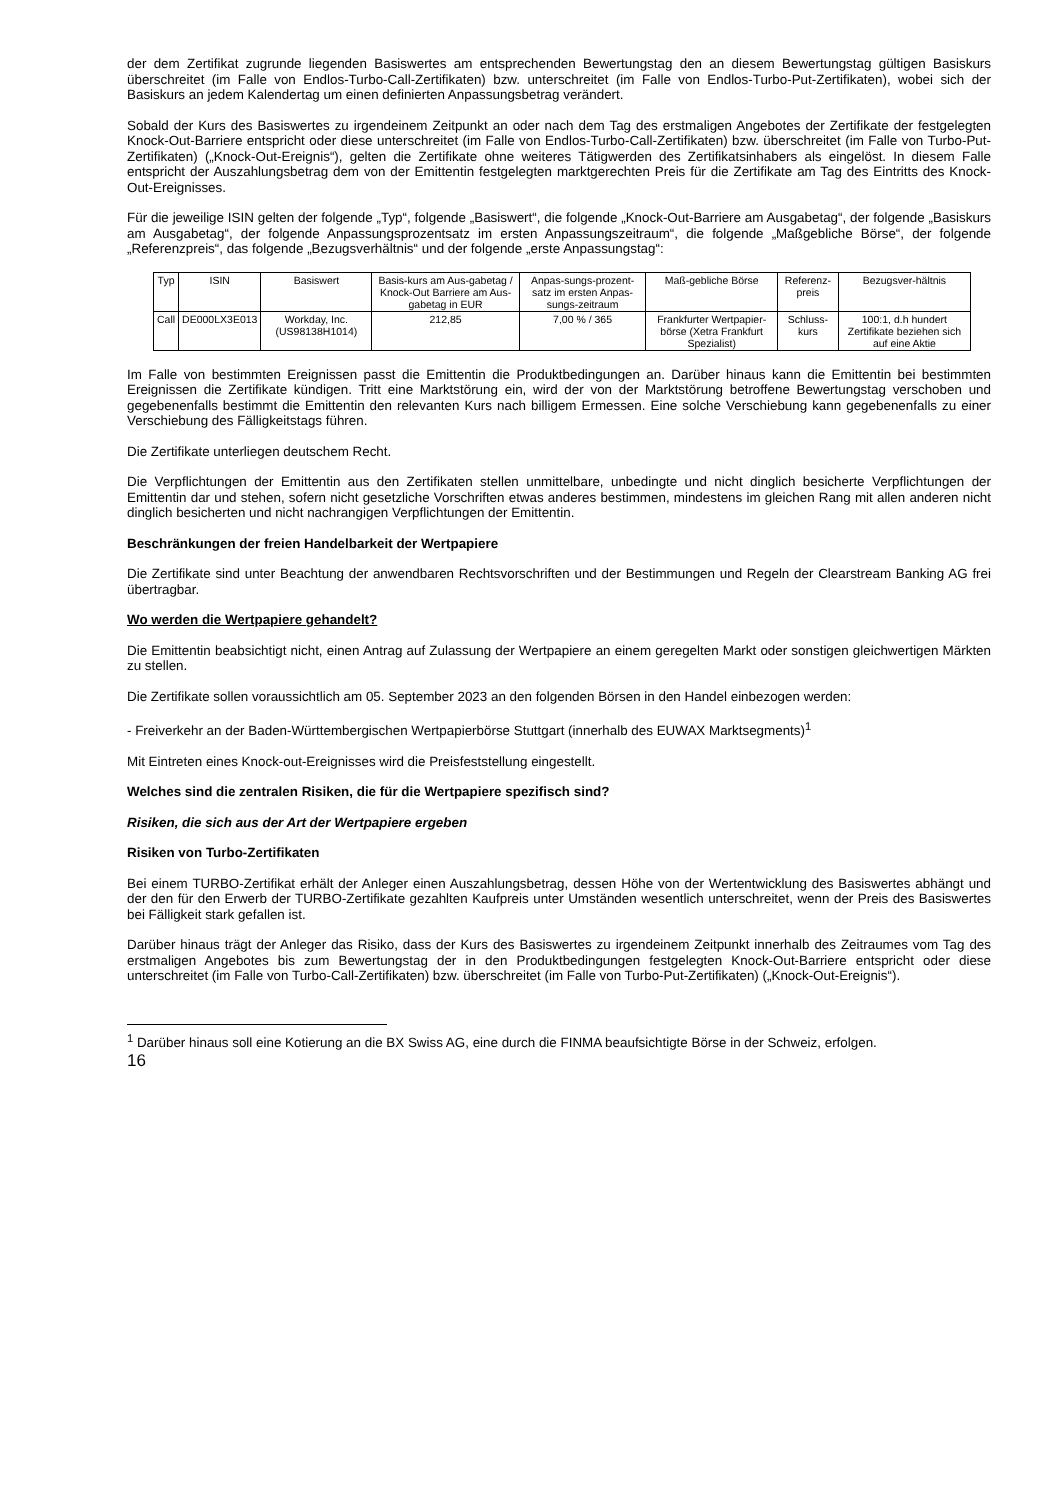der dem Zertifikat zugrunde liegenden Basiswertes am entsprechenden Bewertungstag den an diesem Bewertungstag gültigen Basiskurs überschreitet (im Falle von Endlos-Turbo-Call-Zertifikaten) bzw. unterschreitet (im Falle von Endlos-Turbo-Put-Zertifikaten), wobei sich der Basiskurs an jedem Kalendertag um einen definierten Anpassungsbetrag verändert.
Sobald der Kurs des Basiswertes zu irgendeinem Zeitpunkt an oder nach dem Tag des erstmaligen Angebotes der Zertifikate der festgelegten Knock-Out-Barriere entspricht oder diese unterschreitet (im Falle von Endlos-Turbo-Call-Zertifikaten) bzw. überschreitet (im Falle von Turbo-Put-Zertifikaten) („Knock-Out-Ereignis“), gelten die Zertifikate ohne weiteres Tätigwerden des Zertifikatsinhabers als eingelöst. In diesem Falle entspricht der Auszahlungsbetrag dem von der Emittentin festgelegten marktgerechten Preis für die Zertifikate am Tag des Eintritts des Knock-Out-Ereignisses.
Für die jeweilige ISIN gelten der folgende „Typ“, folgende „Basiswert“, die folgende „Knock-Out-Barriere am Ausgabetag“, der folgende „Basiskurs am Ausgabetag“, der folgende Anpassungsprozentsatz im ersten Anpassungszeitraum“, die folgende „Maßgebliche Börse“, der folgende „Referenzpreis“, das folgende „Bezugsverhältnis“ und der folgende „erste Anpassungstag“:
| Typ | ISIN | Basiswert | Basis-kurs am Aus-gabetag / Knock-Out Barriere am Aus-gabetag in EUR | Anpas-sungs-prozent-satz im ersten Anpas-sungs-zeitraum | Maß-gebliche Börse | Referenz-preis | Bezugsver-hältnis |
| Call | DE000LX3E013 | Workday, Inc. (US98138H1014) | 212,85 | 7,00 % / 365 | Frankfurter Wertpapier-börse (Xetra Frankfurt Spezialist) | Schluss-kurs | 100:1, d.h hundert Zertifikate beziehen sich auf eine Aktie |
Im Falle von bestimmten Ereignissen passt die Emittentin die Produktbedingungen an. Darüber hinaus kann die Emittentin bei bestimmten Ereignissen die Zertifikate kündigen. Tritt eine Marktstörung ein, wird der von der Marktstörung betroffene Bewertungstag verschoben und gegebenenfalls bestimmt die Emittentin den relevanten Kurs nach billigem Ermessen. Eine solche Verschiebung kann gegebenenfalls zu einer Verschiebung des Fälligkeitstags führen.
Die Zertifikate unterliegen deutschem Recht.
Die Verpflichtungen der Emittentin aus den Zertifikaten stellen unmittelbare, unbedingte und nicht dinglich besicherte Verpflichtungen der Emittentin dar und stehen, sofern nicht gesetzliche Vorschriften etwas anderes bestimmen, mindestens im gleichen Rang mit allen anderen nicht dinglich besicherten und nicht nachrangigen Verpflichtungen der Emittentin.
Beschränkungen der freien Handelbarkeit der Wertpapiere
Die Zertifikate sind unter Beachtung der anwendbaren Rechtsvorschriften und der Bestimmungen und Regeln der Clearstream Banking AG frei übertragbar.
Wo werden die Wertpapiere gehandelt?
Die Emittentin beabsichtigt nicht, einen Antrag auf Zulassung der Wertpapiere an einem geregelten Markt oder sonstigen gleichwertigen Märkten zu stellen.
Die Zertifikate sollen voraussichtlich am 05. September 2023 an den folgenden Börsen in den Handel einbezogen werden:
- Freiverkehr an der Baden-Württembergischen Wertpapierbörse Stuttgart (innerhalb des EUWAX Marktsegments)<sup>1</sup>
Mit Eintreten eines Knock-out-Ereignisses wird die Preisfeststellung eingestellt.
Welches sind die zentralen Risiken, die für die Wertpapiere spezifisch sind?
Risiken, die sich aus der Art der Wertpapiere ergeben
Risiken von Turbo-Zertifikaten
Bei einem TURBO-Zertifikat erhält der Anleger einen Auszahlungsbetrag, dessen Höhe von der Wertentwicklung des Basiswertes abhängt und der den für den Erwerb der TURBO-Zertifikate gezahlten Kaufpreis unter Umständen wesentlich unterschreitet, wenn der Preis des Basiswertes bei Fälligkeit stark gefallen ist.
Darüber hinaus trägt der Anleger das Risiko, dass der Kurs des Basiswertes zu irgendeinem Zeitpunkt innerhalb des Zeitraumes vom Tag des erstmaligen Angebotes bis zum Bewertungstag der in den Produktbedingungen festgelegten Knock-Out-Barriere entspricht oder diese unterschreitet (im Falle von Turbo-Call-Zertifikaten) bzw. überschreitet (im Falle von Turbo-Put-Zertifikaten) („Knock-Out-Ereignis“).
<sup>1</sup> Darüber hinaus soll eine Kotierung an die BX Swiss AG, eine durch die FINMA beaufsichtigte Börse in der Schweiz, erfolgen.
16